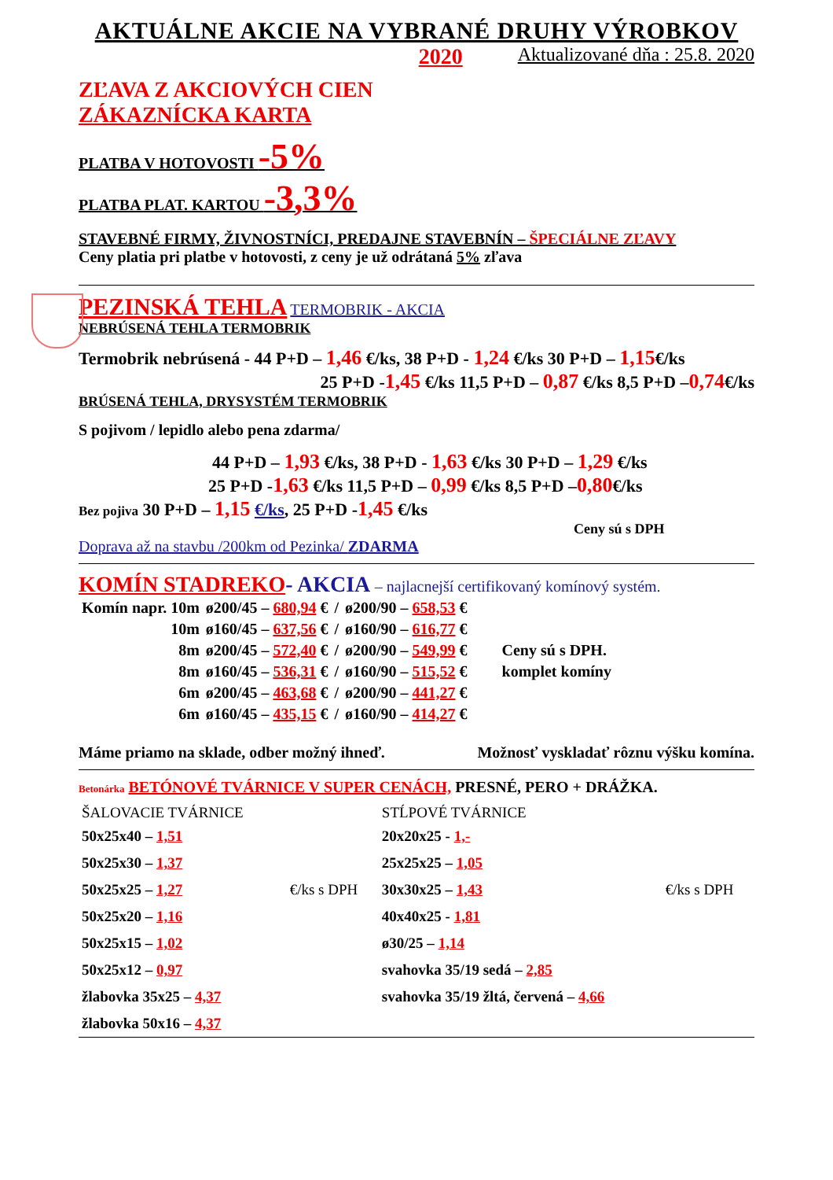AKTUÁLNE AKCIE NA VYBRANÉ DRUHY VÝROBKOV
2020 Aktualizované dňa : 25.8. 2020
ZĽAVA Z AKCIOVÝCH CIEN
ZÁKAZNÍCKA KARTA
PLATBA V HOTOVOSTI -5%
PLATBA PLAT. KARTOU -3,3%
STAVEBNÉ FIRMY, ŽIVNOSTNÍCI, PREDAJNE STAVEBNÍN – ŠPECIÁLNE ZĽAVY
Ceny platia pri platbe v hotovosti, z ceny je už odrátaná 5% zľava
PEZINSKÁ TEHLA TERMOBRIK - AKCIA
NEBRÚSENÁ TEHLA TERMOBRIK
Termobrik nebrúsená - 44 P+D – 1,46 €/ks, 38 P+D - 1,24 €/ks 30 P+D – 1,15€/ks
25 P+D -1,45 €/ks 11,5 P+D – 0,87 €/ks 8,5 P+D –0,74€/ks
BRÚSENÁ TEHLA, DRYSYSTÉM TERMOBRIK
S pojivom / lepidlo alebo pena zdarma/
44 P+D – 1,93 €/ks, 38 P+D - 1,63 €/ks 30 P+D – 1,29 €/ks
25 P+D -1,63 €/ks 11,5 P+D – 0,99 €/ks 8,5 P+D –0,80€/ks
Bez pojiva 30 P+D – 1,15 €/ks, 25 P+D -1,45 €/ks
Ceny sú s DPH
Doprava až na stavbu /200km od Pezinka/ ZDARMA
KOMÍN STADREKO- AKCIA – najlacnejší certifikovaný komínový systém.
| Komín napr. 10m | ø200/45 – 680,94 € | / | ø200/90 – 658,53 € | |
| 10m | ø160/45 – 637,56 € | / | ø160/90 – 616,77 € | |
| 8m | ø200/45 – 572,40 € | / | ø200/90 – 549,99 € | Ceny sú s DPH. |
| 8m | ø160/45 – 536,31 € | / | ø160/90 – 515,52 € | komplet komíny |
| 6m | ø200/45 – 463,68 € | / | ø200/90 – 441,27 € | |
| 6m | ø160/45 – 435,15 € | / | ø160/90 – 414,27 € | |
Máme priamo na sklade, odber možný ihneď. Možnosť vyskladať rôznu výšku komína.
Betonárka BETÓNOVÉ TVÁRNICE V SUPER CENÁCH, PRESNÉ, PERO + DRÁŽKA.
| ŠALOVACIE TVÁRNICE | | STĹPOVÉ TVÁRNICE | |
| 50x25x40 – 1,51 | | 20x20x25 - 1,- | |
| 50x25x30 – 1,37 | | 25x25x25 – 1,05 | |
| 50x25x25 – 1,27 | €/ks s DPH | 30x30x25 – 1,43 | €/ks s DPH |
| 50x25x20 – 1,16 | | 40x40x25 - 1,81 | |
| 50x25x15 – 1,02 | | ø30/25 – 1,14 | |
| 50x25x12 – 0,97 | | svahovka 35/19 sedá – 2,85 | |
| žlabovka 35x25 – 4,37 | | svahovka 35/19 žltá, červená – 4,66 | |
| žlabovka 50x16 – 4,37 | | | |